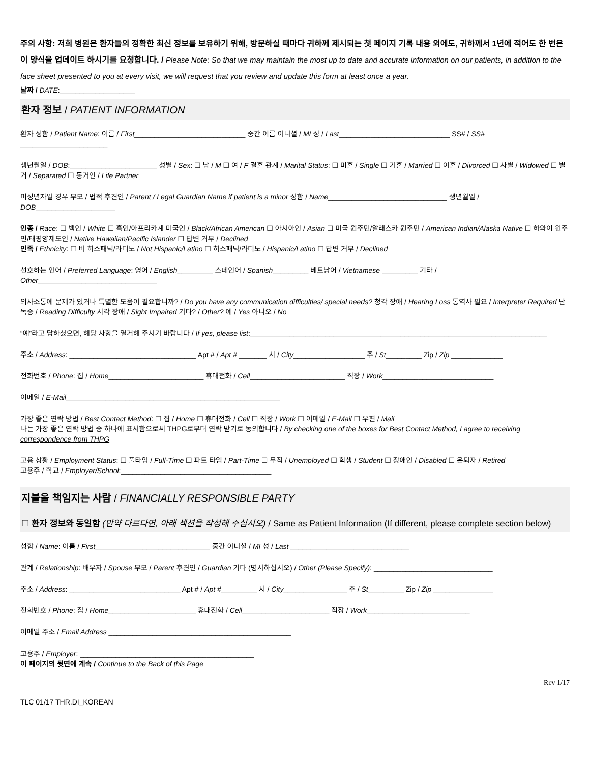주의 사항: 저희 병원은 환자들의 정확한 최신 정보를 보유하기 위해, 방문하실 때마다 귀하께 제시되는 첫 페이지 기록 내용 외에도, 귀하께서 1년에 적어도 한 번은 이 양식을 업데이트 하시기를 요청합니다. / Please Note: So that we may maintain the most up to date and accurate information on our patients, in addition to the face sheet presented to you at every visit, we will request that you review and update this form at least once a year.
날짜 / DATE:___________________
환자 정보 / PATIENT INFORMATION
환자 성함 / Patient Name: 이름 / First____________________________ 중간 이름 이니셜 / MI 성 / Last____________________________ SS# / SS# ______________________
생년월일 / DOB:______________________ 성별 / Sex: ☐ 남 / M ☐ 여 / F 결혼 관계 / Marital Status: ☐ 미혼 / Single ☐ 기혼 / Married ☐ 이혼 / Divorced ☐ 사별 / Widowed ☐ 별거 / Separated ☐ 동거인 / Life Partner
미성년자일 경우 부모 / 법적 후견인 / Parent / Legal Guardian Name if patient is a minor 성함 / Name______________________________ 생년월일 / DOB____________________
인종 / Race: ☐ 백인 / White ☐ 흑인/아프리카계 미국인 / Black/African American ☐ 아시아인 / Asian ☐ 미국 원주민/알래스카 원주민 / American Indian/Alaska Native ☐ 하와이 원주민/태평양제도인 / Native Hawaiian/Pacific Islander ☐ 답변 거부 / Declined
민족 / Ethnicity: ☐ 비 히스패닉/라티노 / Not Hispanic/Latino ☐ 히스패닉/라티노 / Hispanic/Latino ☐ 답변 거부 / Declined
선호하는 언어 / Preferred Language: 영어 / English_________ 스페인어 / Spanish_________ 베트남어 / Vietnamese _________ 기타 / Other______________________________
의사소통에 문제가 있거나 특별한 도움이 필요합니까? / Do you have any communication difficulties/ special needs? 청각 장애 / Hearing Loss 통역사 필요 / Interpreter Required 난독증 / Reading Difficulty 시각 장애 / Sight Impaired 기타? / Other? 예 / Yes 아니오 / No
“예”라고 답하셨으면, 해당 사항을 열거해 주시기 바랍니다 / If yes, please list:___________________________________________________________________________
주소 / Address: ________________________________ Apt # / Apt # _______ 시 / City__________________ 주 / St_________ Zip / Zip _____________
전화번호 / Phone: 집 / Home________________________ 휴대전화 / Cell________________________ 직장 / Work____________________________
이메일 / E-Mail______________________________________________________
가장 좋은 연락 방법 / Best Contact Method: ☐ 집 / Home ☐ 휴대전화 / Cell ☐ 직장 / Work ☐ 이메일 / E-Mail ☐ 우편 / Mail
나는 가장 좋은 연락 방법 중 하나에 표시함으로써 THPG로부터 연락 받기로 동의합니다 / By checking one of the boxes for Best Contact Method, I agree to receiving correspondence from THPG
고용 상황 / Employment Status: ☐ 풀타임 / Full-Time ☐ 파트 타임 / Part-Time ☐ 무직 / Unemployed ☐ 학생 / Student ☐ 장애인 / Disabled ☐ 은퇴자 / Retired
고용주 / 학교 / Employer/School:______________________________________
지불을 책임지는 사람 / FINANCIALLY RESPONSIBLE PARTY
☐ 환자 정보와 동일함 (만약 다르다면, 아래 섹션을 작성해 주십시오) / Same as Patient Information (If different, please complete section below)
성함 / Name: 이름 / First_____________________________ 중간 이니셜 / MI 성 / Last ______________________________
관계 / Relationship: 배우자 / Spouse 부모 / Parent 후견인 / Guardian 기타 (명시하십시오) / Other (Please Specify): ______________________________
주소 / Address: ____________________________ Apt # / Apt #_________ 시 / City________________ 주 / St_________ Zip / Zip _______________
전화번호 / Phone: 집 / Home______________________ 휴대전화 / Cell______________________ 직장 / Work__________________________
이메일 주소 / Email Address ______________________________________________
고용주 / Employer: ____________________________________________
이 페이지의 뒷면에 계속 / Continue to the Back of this Page
TLC 01/17 THR.DI_KOREAN Rev 1/17